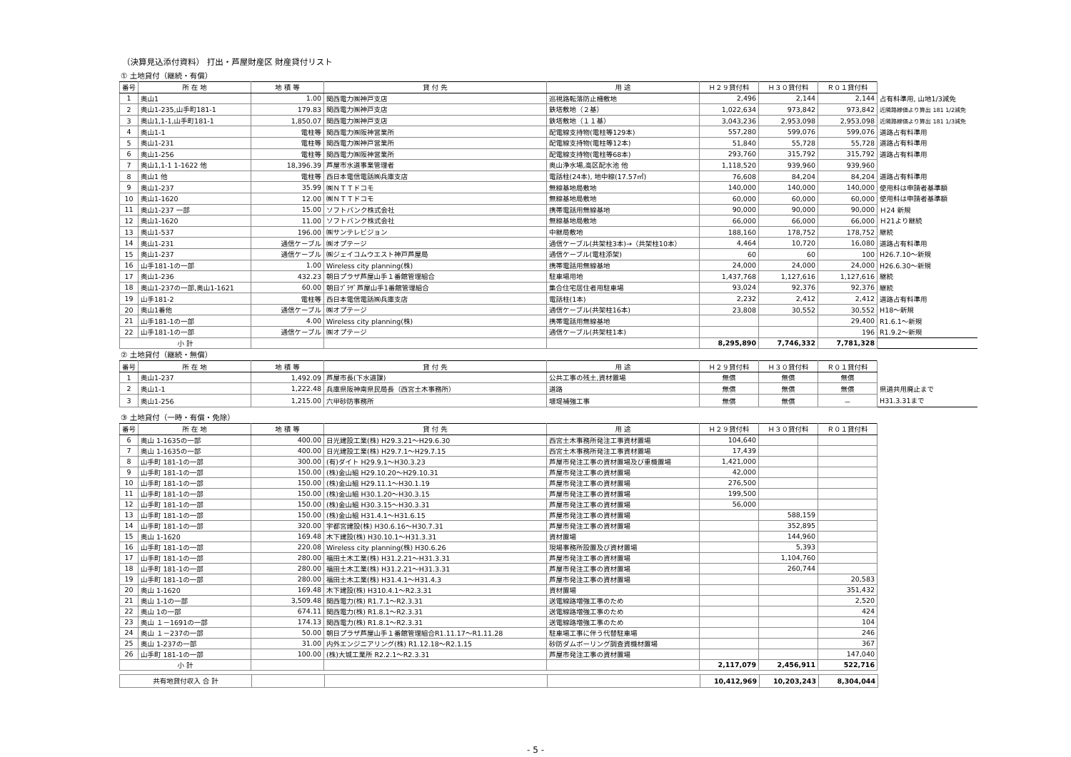（決算見込添付資料） 打出・芦屋財産区 財産貸付リスト
① 土地貸付（継続・有償）
| 番号 | 所 在 地 | 地 積 等 | 貸 付 先 | 用 途 | Ｈ２９貸付料 | Ｈ３０貸付料 | Ｒ０１貸付料 | |
| --- | --- | --- | --- | --- | --- | --- | --- | --- |
| 1 | 奥山1 | 1.00 | 関西電力㈱神戸支店 | 巡視路転落防止柵敷地 | 2,496 | 2,144 | 2,144 | 占有料準用, 山地1/3減免 |
| 2 | 奥山1-235,山手町181-1 | 179.83 | 関西電力㈱神戸支店 | 鉄塔敷地（２基） | 1,022,634 | 973,842 | 973,842 | 近隣路線価より算出 181 1/2減免 |
| 3 | 奥山1,1-1,山手町181-1 | 1,850.07 | 関西電力㈱神戸支店 | 鉄塔敷地（１１基） | 3,043,236 | 2,953,098 | 2,953,098 | 近隣路線価より算出 181 1/3減免 |
| 4 | 奥山1-1 | 電柱等 | 関西電力㈱阪神営業所 | 配電線支持物(電柱等129本) | 557,280 | 599,076 | 599,076 | 道路占有料準用 |
| 5 | 奥山1-231 | 電柱等 | 関西電力㈱神戸営業所 | 配電線支持物(電柱等12本) | 51,840 | 55,728 | 55,728 | 道路占有料準用 |
| 6 | 奥山1-256 | 電柱等 | 関西電力㈱阪神営業所 | 配電線支持物(電柱等68本) | 293,760 | 315,792 | 315,792 | 道路占有料準用 |
| 7 | 奥山1,1-1 1-1622 他 | 18,396.39 | 芦屋市水道事業管理者 | 奥山浄水場,高区配水池 他 | 1,118,520 | 939,960 | 939,960 | |
| 8 | 奥山1 他 | 電柱等 | 西日本電信電話㈱兵庫支店 | 電話柱(24本), 地中線(17.57㎡) | 76,608 | 84,204 | 84,204 | 道路占有料準用 |
| 9 | 奥山1-237 | 35.99 | ㈱ＮＴＴドコモ | 無線基地局敷地 | 140,000 | 140,000 | 140,000 | 使用料は申請者基準額 |
| 10 | 奥山1-1620 | 12.00 | ㈱ＮＴＴドコモ | 無線基地局敷地 | 60,000 | 60,000 | 60,000 | 使用料は申請者基準額 |
| 11 | 奥山1-237 一部 | 15.00 | ソフトバンク株式会社 | 携帯電話用無線基地 | 90,000 | 90,000 | 90,000 | Ｈ24 新規 |
| 12 | 奥山1-1620 | 11.00 | ソフトバンク株式会社 | 無線基地局敷地 | 66,000 | 66,000 | 66,000 | Ｈ21より継続 |
| 13 | 奥山1-537 | 196.00 | ㈱サンテレビジョン | 中継局敷地 | 188,160 | 178,752 | 178,752 | 継続 |
| 14 | 奥山1-231 | 通信ケーブル | ㈱オプテージ | 通信ケーブル(共架柱3本)→（共架柱10本） | 4,464 | 10,720 | 16,080 | 道路占有料準用 |
| 15 | 奥山1-237 | 通信ケーブル | ㈱ジェイコムウエスト神戸芦屋局 | 通信ケーブル(電柱添架) | 60 | 60 | 100 | H26.7.10～新規 |
| 16 | 山手181-1の一部 | 1.00 | Wireless city planning(株) | 携帯電話用無線基地 | 24,000 | 24,000 | 24,000 | H26.6.30～新規 |
| 17 | 奥山1-236 | 432.23 | 朝日プラザ芦屋山手１番館管理組合 | 駐車場用地 | 1,437,768 | 1,127,616 | 1,127,616 | 継続 |
| 18 | 奥山1-237の一部,奥山1-1621 | 60.00 | 朝日ﾌﾟﾗｻﾞ芦屋山手1番館管理組合 | 集合住宅居住者用駐車場 | 93,024 | 92,376 | 92,376 | 継続 |
| 19 | 山手181-2 | 電柱等 | 西日本電信電話㈱兵庫支店 | 電話柱(1本) | 2,232 | 2,412 | 2,412 | 道路占有料準用 |
| 20 | 奥山1番他 | 通信ケーブル | ㈱オプテージ | 通信ケーブル(共架柱16本) | 23,808 | 30,552 | 30,552 | H18～新規 |
| 21 | 山手181-1の一部 | 4.00 | Wireless city planning(株) | 携帯電話用無線基地 | | | 29,400 | R1.6.1～新規 |
| 22 | 山手181-1の一部 | 通信ケーブル | ㈱オプテージ | 通信ケーブル(共架柱1本) | | | 196 | R1.9.2～新規 |
| 小 計 | | | | | 8,295,890 | 7,746,332 | 7,781,328 | |
② 土地貸付（継続・無償）
| 番号 | 所 在 地 | 地 積 等 | 貸 付 先 | 用 途 | Ｈ２９貸付料 | Ｈ３０貸付料 | Ｒ０１貸付料 | |
| --- | --- | --- | --- | --- | --- | --- | --- | --- |
| 1 | 奥山1-237 | 1,492.09 | 芦屋市長(下水道課) | 公共工事の残土,資材置場 | 無償 | 無償 | 無償 | |
| 2 | 奥山1-1 | 1,222.48 | 兵庫県阪神南県民局長（西宮土木事務所） | 道路 | 無償 | 無償 | 無償 | 県道共用廃止まで |
| 3 | 奥山1-256 | 1,215.00 | 六甲砂防事務所 | 堰堤補強工事 | 無償 | 無償 | － | H31.3.31まで |
③ 土地貸付（一時・有償・免除）
| 番号 | 所 在 地 | 地 積 等 | 貸 付 先 | 用 途 | Ｈ２９貸付料 | Ｈ３０貸付料 | Ｒ０１貸付料 |
| --- | --- | --- | --- | --- | --- | --- | --- |
| 6 | 奥山 1-1635の一部 | 400.00 | 日光建設工業(株) H29.3.21～H29.6.30 | 西宮土木事務所発注工事資材置場 | 104,640 | | |
| 7 | 奥山 1-1635の一部 | 400.00 | 日光建設工業(株) H29.7.1～H29.7.15 | 西宮土木事務所発注工事資材置場 | 17,439 | | |
| 8 | 山手町 181-1の一部 | 300.00 | (有)ダイト H29.9.1～H30.3.23 | 芦屋市発注工事の資材置場及び重機置場 | 1,421,000 | | |
| 9 | 山手町 181-1の一部 | 150.00 | (株)金山組 H29.10.20～H29.10.31 | 芦屋市発注工事の資材置場 | 42,000 | | |
| 10 | 山手町 181-1の一部 | 150.00 | (株)金山組 H29.11.1～H30.1.19 | 芦屋市発注工事の資材置場 | 276,500 | | |
| 11 | 山手町 181-1の一部 | 150.00 | (株)金山組 H30.1.20～H30.3.15 | 芦屋市発注工事の資材置場 | 199,500 | | |
| 12 | 山手町 181-1の一部 | 150.00 | (株)金山組 H30.3.15～H30.3.31 | 芦屋市発注工事の資材置場 | 56,000 | | |
| 13 | 山手町 181-1の一部 | 150.00 | (株)金山組 H31.4.1～H31.6.15 | 芦屋市発注工事の資材置場 | | 588,159 | |
| 14 | 山手町 181-1の一部 | 320.00 | 宇都宮建設(株) H30.6.16～H30.7.31 | 芦屋市発注工事の資材置場 | | 352,895 | |
| 15 | 奥山 1-1620 | 169.48 | 木下建設(株) H30.10.1～H31.3.31 | 資材置場 | | 144,960 | |
| 16 | 山手町 181-1の一部 | 220.08 | Wireless city planning(株) H30.6.26 | 現場事務所設置及び資材置場 | | 5,393 | |
| 17 | 山手町 181-1の一部 | 280.00 | 福田土木工業(株) H31.2.21～H31.3.31 | 芦屋市発注工事の資材置場 | | 1,104,760 | |
| 18 | 山手町 181-1の一部 | 280.00 | 福田土木工業(株) H31.2.21～H31.3.31 | 芦屋市発注工事の資材置場 | | 260,744 | |
| 19 | 山手町 181-1の一部 | 280.00 | 福田土木工業(株) H31.4.1～H31.4.3 | 芦屋市発注工事の資材置場 | | | 20,583 |
| 20 | 奥山 1-1620 | 169.48 | 木下建設(株) H310.4.1～R2.3.31 | 資材置場 | | | 351,432 |
| 21 | 奥山 1-1の一部 | 3,509.48 | 関西電力(株) R1.7.1～R2.3.31 | 送電線路増強工事のため | | | 2,520 |
| 22 | 奥山 1の一部 | 674.11 | 関西電力(株) R1.8.1～R2.3.31 | 送電線路増強工事のため | | | 424 |
| 23 | 奥山 １－1691の一部 | 174.13 | 関西電力(株) R1.8.1～R2.3.31 | 送電線路増強工事のため | | | 104 |
| 24 | 奥山 １－237の一部 | 50.00 | 朝日プラザ芦屋山手１番館管理組合R1.11.17～R1.11.28 | 駐車場工事に伴う代替駐車場 | | | 246 |
| 25 | 奥山 1-237の一部 | 31.00 | 内外エンジニアリング(株) R1.12.18～R2.1.15 | 砂防ダムボーリング調査資機材置場 | | | 367 |
| 26 | 山手町 181-1の一部 | 100.00 | (株)大城工業所 R2.2.1～R2.3.31 | 芦屋市発注工事の資材置場 | | | 147,040 |
| 小 計 | | | | | 2,117,079 | 2,456,911 | 522,716 |
| 共有地貸付収入 合 計 | | | | 10,412,969 | 10,203,243 | 8,304,044 |
- 5 -